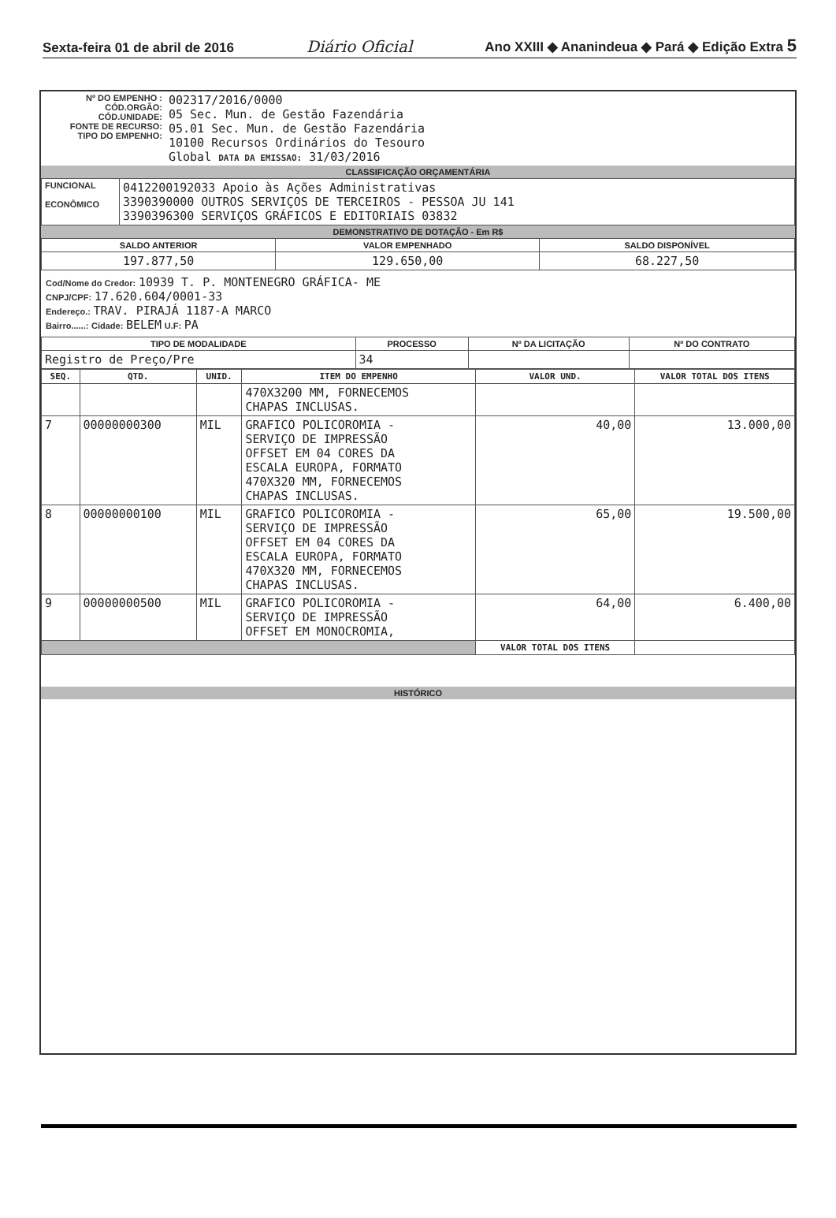Sexta-feira 01 de abril de 2016 Diário Oficial Ano XXIII ◆ Ananindeua ◆ Pará ◆ Edição Extra 5
| Nº DO EMPENHO : CÓD.ORGÃO: CÓD.UNIDADE: FONTE DE RECURSO: TIPO DO EMPENHO: | 002317/2016/0000 05 Sec. Mun. de Gestão Fazendária 05.01 Sec. Mun. de Gestão Fazendária 10100 Recursos Ordinários do Tesouro Global DATA DA EMISSAO: 31/03/2016 |
CLASSIFICAÇÃO ORÇAMENTÁRIA
| FUNCIONAL ECONÔMICO | 0412200192033 Apoio às Ações Administrativas 3390390000 OUTROS SERVIÇOS DE TERCEIROS - PESSOA JU 141 3390396300 SERVIÇOS GRÁFICOS E EDITORIAIS 03832 |
DEMONSTRATIVO DE DOTAÇÃO - Em R$
| SALDO ANTERIOR | VALOR EMPENHADO | SALDO DISPONÍVEL |
| --- | --- | --- |
| 197.877,50 | 129.650,00 | 68.227,50 |
Cod/Nome do Credor: 10939 T. P. MONTENEGRO GRÁFICA- ME
CNPJ/CPF: 17.620.604/0001-33
Endereço.: TRAV. PIRAJÁ 1187-A MARCO
Bairro......: Cidade: BELEM U.F: PA
| TIPO DE MODALIDADE | PROCESSO | Nº DA LICITAÇÃO | Nº DO CONTRATO |
| --- | --- | --- | --- |
| Registro de Preço/Pre | 34 | | |
| SEQ. | QTD. | UNID. | ITEM DO EMPENHO | VALOR UND. | VALOR TOTAL DOS ITENS |
| --- | --- | --- | --- | --- | --- |
| | | | 470X3200 MM, FORNECEMOS CHAPAS INCLUSAS. | | |
| 7 | 00000000300 | MIL | GRAFICO POLICOROMIA - SERVIÇO DE IMPRESSÃO OFFSET EM 04 CORES DA ESCALA EUROPA, FORMATO 470X320 MM, FORNECEMOS CHAPAS INCLUSAS. | 40,00 | 13.000,00 |
| 8 | 00000000100 | MIL | GRAFICO POLICOROMIA - SERVIÇO DE IMPRESSÃO OFFSET EM 04 CORES DA ESCALA EUROPA, FORMATO 470X320 MM, FORNECEMOS CHAPAS INCLUSAS. | 65,00 | 19.500,00 |
| 9 | 00000000500 | MIL | GRAFICO POLICOROMIA - SERVIÇO DE IMPRESSÃO OFFSET EM MONOCROMIA, | 64,00 | 6.400,00 |
| | | | | VALOR TOTAL DOS ITENS | |
HISTÓRICO